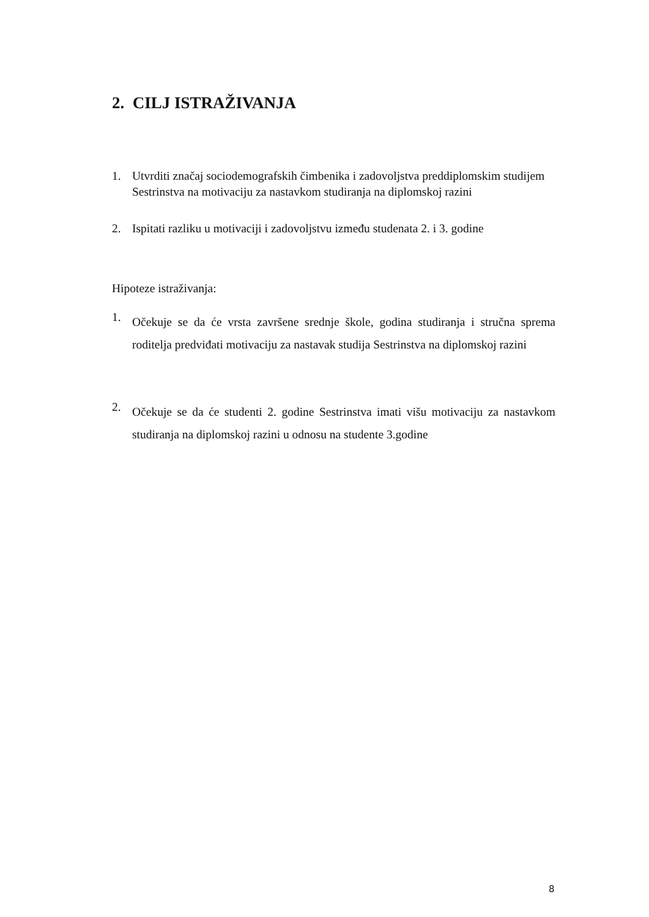2. CILJ ISTRAŽIVANJA
1. Utvrditi značaj sociodemografskih čimbenika i zadovoljstva preddiplomskim studijem Sestrinstva na motivaciju za nastavkom studiranja na diplomskoj razini
2. Ispitati razliku u motivaciji i zadovoljstvu između studenata 2. i 3. godine
Hipoteze istraživanja:
1. Očekuje se da će vrsta završene srednje škole, godina studiranja i stručna sprema roditelja predviđati motivaciju za nastavak studija Sestrinstva na diplomskoj razini
2. Očekuje se da će studenti 2. godine Sestrinstva imati višu motivaciju za nastavkom studiranja na diplomskoj razini u odnosu na studente 3.godine
8